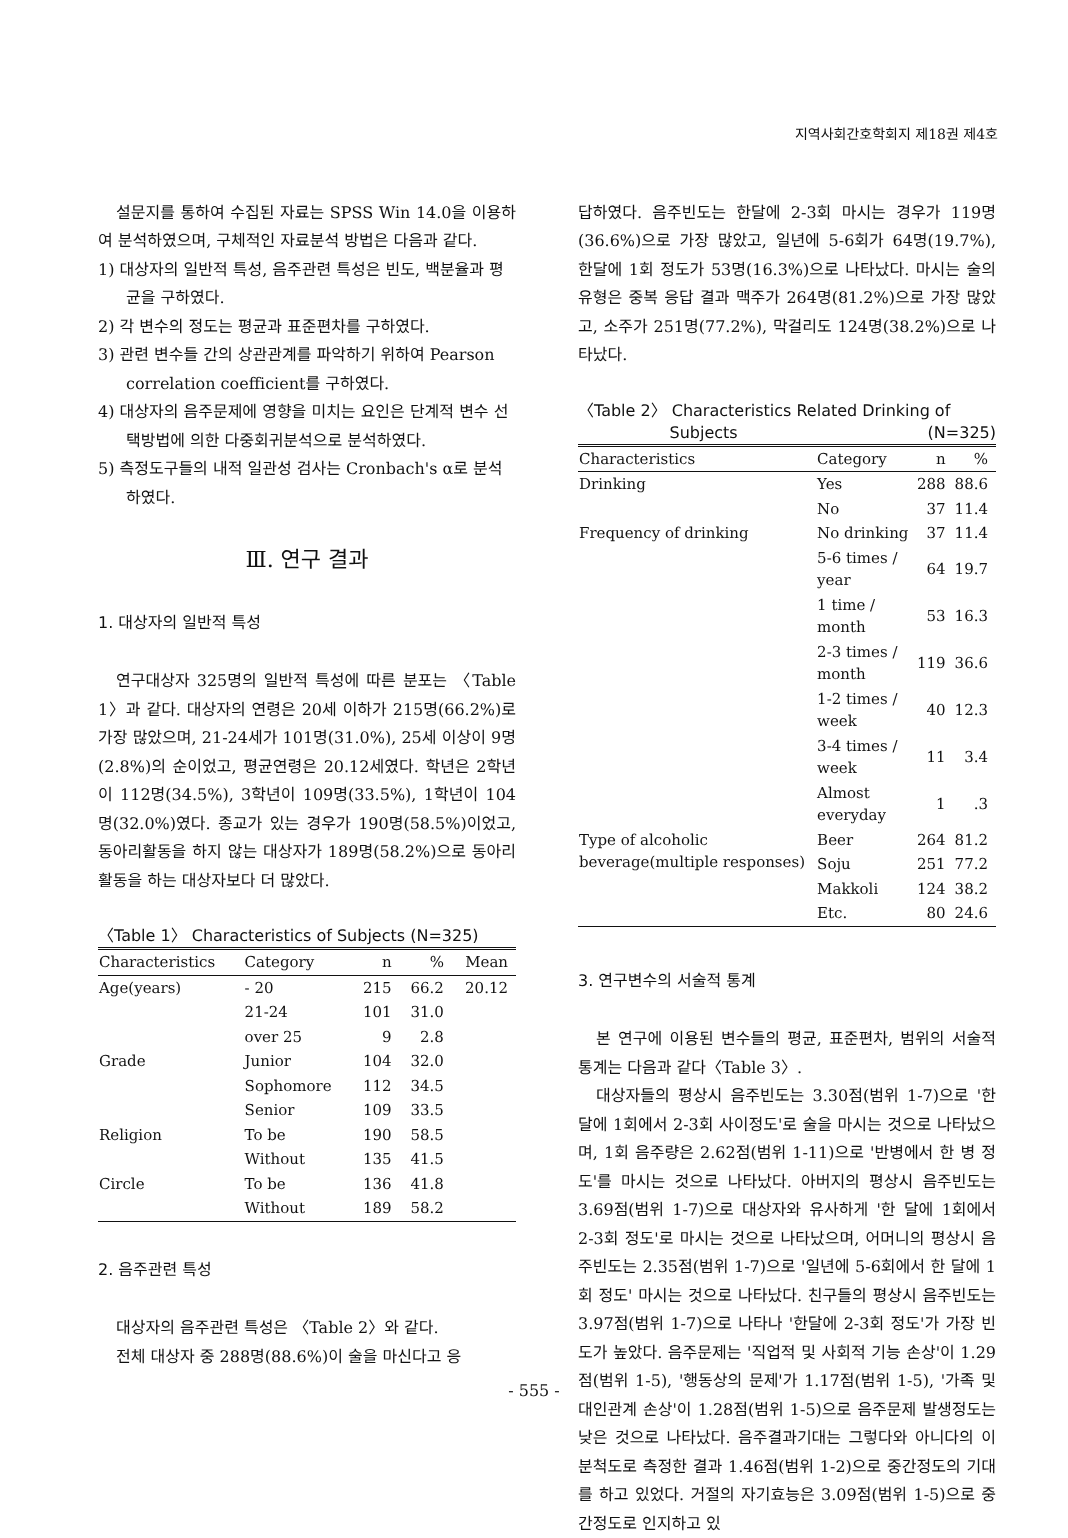지역사회간호학회지 제18권 제4호
설문지를 통하여 수집된 자료는 SPSS Win 14.0을 이용하여 분석하였으며, 구체적인 자료분석 방법은 다음과 같다.
1) 대상자의 일반적 특성, 음주관련 특성은 빈도, 백분율과 평균을 구하였다.
2) 각 변수의 정도는 평균과 표준편차를 구하였다.
3) 관련 변수들 간의 상관관계를 파악하기 위하여 Pearson correlation coefficient를 구하였다.
4) 대상자의 음주문제에 영향을 미치는 요인은 단계적 변수 선택방법에 의한 다중회귀분석으로 분석하였다.
5) 측정도구들의 내적 일관성 검사는 Cronbach's α로 분석하였다.
Ⅲ. 연구 결과
1. 대상자의 일반적 특성
연구대상자 325명의 일반적 특성에 따른 분포는 〈Table 1〉과 같다. 대상자의 연령은 20세 이하가 215명(66.2%)로 가장 많았으며, 21-24세가 101명(31.0%), 25세 이상이 9명(2.8%)의 순이었고, 평균연령은 20.12세였다. 학년은 2학년이 112명(34.5%), 3학년이 109명(33.5%), 1학년이 104명(32.0%)였다. 종교가 있는 경우가 190명(58.5%)이었고, 동아리활동을 하지 않는 대상자가 189명(58.2%)으로 동아리활동을 하는 대상자보다 더 많았다.
〈Table 1〉 Characteristics of Subjects (N=325)
| Characteristics | Category | n | % | Mean |
| --- | --- | --- | --- | --- |
| Age(years) | - 20 | 215 | 66.2 | 20.12 |
| | 21-24 | 101 | 31.0 | |
| | over 25 | 9 | 2.8 | |
| Grade | Junior | 104 | 32.0 | |
| | Sophomore | 112 | 34.5 | |
| | Senior | 109 | 33.5 | |
| Religion | To be | 190 | 58.5 | |
| | Without | 135 | 41.5 | |
| Circle | To be | 136 | 41.8 | |
| | Without | 189 | 58.2 | |
2. 음주관련 특성
대상자의 음주관련 특성은 〈Table 2〉와 같다.
전체 대상자 중 288명(88.6%)이 술을 마신다고 응
답하였다. 음주빈도는 한달에 2-3회 마시는 경우가 119명(36.6%)으로 가장 많았고, 일년에 5-6회가 64명(19.7%), 한달에 1회 정도가 53명(16.3%)으로 나타났다. 마시는 술의 유형은 중복 응답 결과 맥주가 264명(81.2%)으로 가장 많았고, 소주가 251명(77.2%), 막걸리도 124명(38.2%)으로 나타났다.
〈Table 2〉 Characteristics Related Drinking of
Subjects (N=325)
| Characteristics | Category | n | % |
| --- | --- | --- | --- |
| Drinking | Yes | 288 | 88.6 |
| | No | 37 | 11.4 |
| Frequency of drinking | No drinking | 37 | 11.4 |
| | 5-6 times / year | 64 | 19.7 |
| | 1 time / month | 53 | 16.3 |
| | 2-3 times / month | 119 | 36.6 |
| | 1-2 times / week | 40 | 12.3 |
| | 3-4 times / week | 11 | 3.4 |
| | Almost everyday | 1 | .3 |
| Type of alcoholic beverage(multiple responses) | Beer | 264 | 81.2 |
| | Soju | 251 | 77.2 |
| | Makkoli | 124 | 38.2 |
| | Etc. | 80 | 24.6 |
3. 연구변수의 서술적 통계
본 연구에 이용된 변수들의 평균, 표준편차, 범위의 서술적 통계는 다음과 같다〈Table 3〉.
대상자들의 평상시 음주빈도는 3.30점(범위 1-7)으로 '한 달에 1회에서 2-3회 사이정도'로 술을 마시는 것으로 나타났으며, 1회 음주량은 2.62점(범위 1-11)으로 '반병에서 한 병 정도'를 마시는 것으로 나타났다. 아버지의 평상시 음주빈도는 3.69점(범위 1-7)으로 대상자와 유사하게 '한 달에 1회에서 2-3회 정도'로 마시는 것으로 나타났으며, 어머니의 평상시 음주빈도는 2.35점(범위 1-7)으로 '일년에 5-6회에서 한 달에 1회 정도' 마시는 것으로 나타났다. 친구들의 평상시 음주빈도는 3.97점(범위 1-7)으로 나타나 '한달에 2-3회 정도'가 가장 빈도가 높았다. 음주문제는 '직업적 및 사회적 기능 손상'이 1.29점(범위 1-5), '행동상의 문제'가 1.17점(범위 1-5), '가족 및 대인관계 손상'이 1.28점(범위 1-5)으로 음주문제 발생정도는 낮은 것으로 나타났다. 음주결과기대는 그렇다와 아니다의 이분척도로 측정한 결과 1.46점(범위 1-2)으로 중간정도의 기대를 하고 있었다. 거절의 자기효능은 3.09점(범위 1-5)으로 중간정도로 인지하고 있
- 555 -